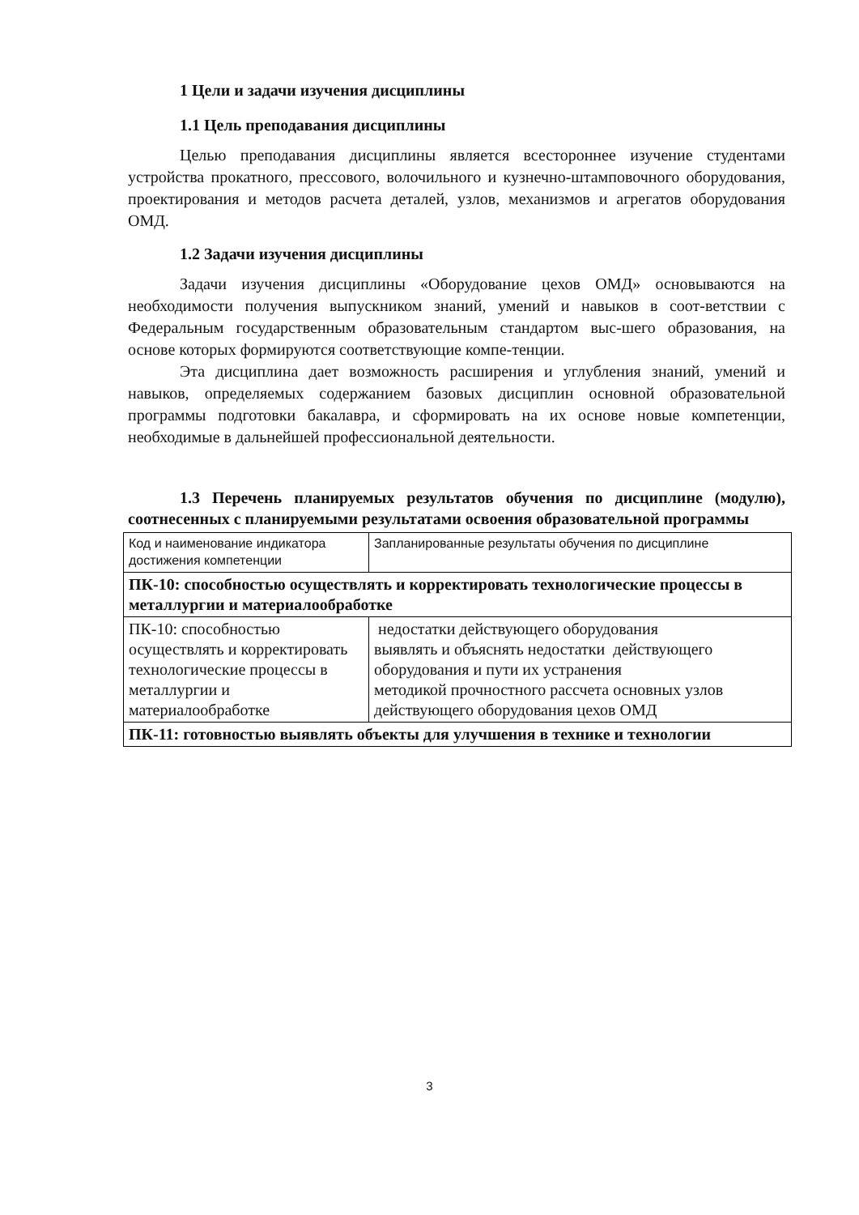1 Цели и задачи изучения дисциплины
1.1 Цель преподавания дисциплины
Целью преподавания дисциплины является всестороннее изучение студентами устройства прокатного, прессового, волочильного и кузнечно-штамповочного оборудования, проектирования и методов расчета деталей, узлов, механизмов и агрегатов оборудования ОМД.
1.2 Задачи изучения дисциплины
Задачи изучения дисциплины «Оборудование цехов ОМД» основываются на необходимости получения выпускником знаний, умений и навыков в соот-ветствии с Федеральным государственным образовательным стандартом выс-шего образования, на основе которых формируются соответствующие компе-тенции.
Эта дисциплина дает возможность расширения и углубления знаний, умений и навыков, определяемых содержанием базовых дисциплин основной образовательной программы подготовки бакалавра, и сформировать на их основе новые компетенции, необходимые в дальнейшей профессиональной деятельности.
1.3 Перечень планируемых результатов обучения по дисциплине (модулю), соотнесенных с планируемыми результатами освоения образовательной программы
| Код и наименование индикатора достижения компетенции | Запланированные результаты обучения по дисциплине |
| ПК-10: способностью осуществлять и корректировать технологические процессы в металлургии и материалообработке | |
| ПК-10: способностью осуществлять и корректировать технологические процессы в металлургии и материалообработке | недостатки действующего оборудования выявлять и объяснять недостатки действующего оборудования и пути их устранения методикой прочностного рассчета основных узлов действующего оборудования цехов ОМД |
| ПК-11: готовностью выявлять объекты для улучшения в технике и технологии | |
3